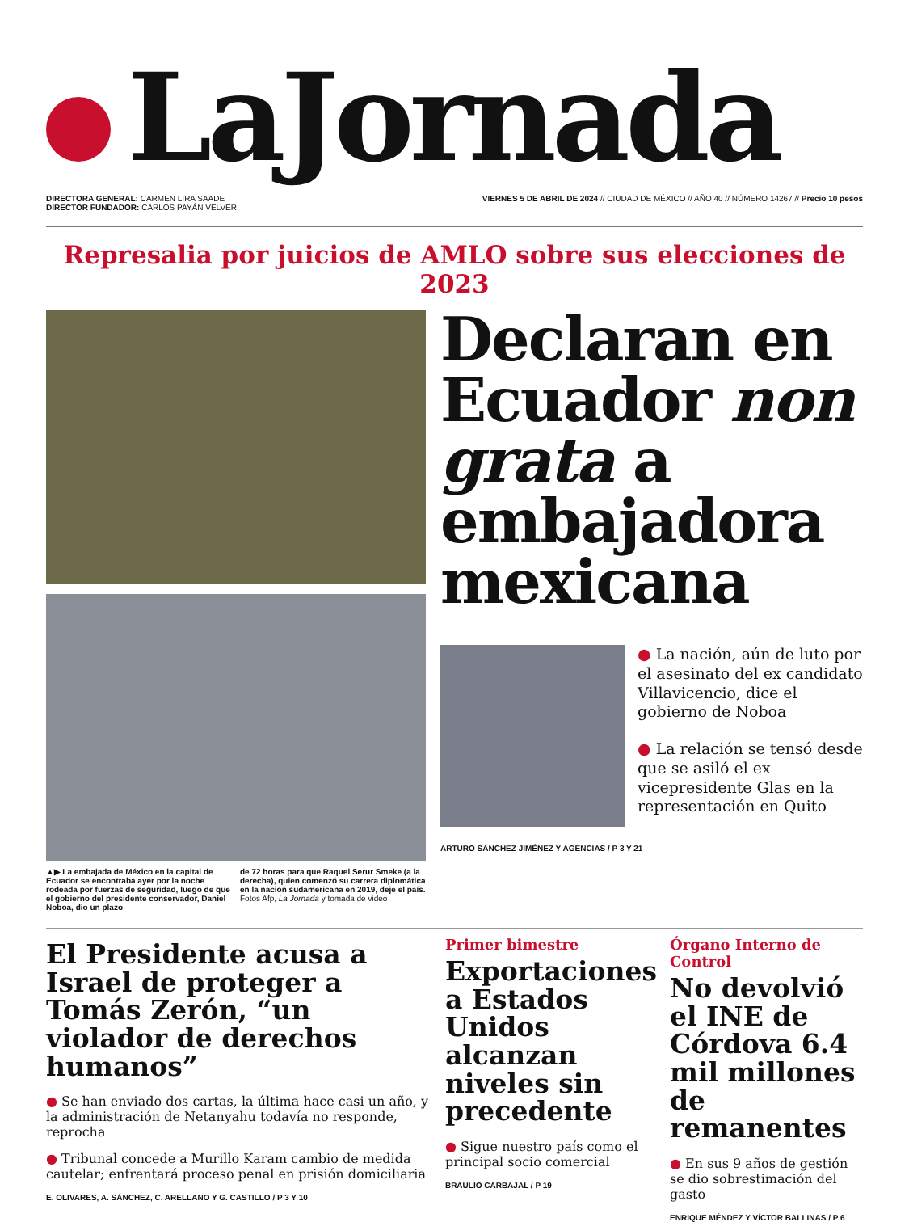LaJornada
DIRECTORA GENERAL: CARMEN LIRA SAADE
DIRECTOR FUNDADOR: CARLOS PAYÁN VELVER
VIERNES 5 DE ABRIL DE 2024 // CIUDAD DE MÉXICO // AÑO 40 // NÚMERO 14267 // Precio 10 pesos
Represalia por juicios de AMLO sobre sus elecciones de 2023
▲▶ La embajada de México en la capital de Ecuador se encontraba ayer por la noche rodeada por fuerzas de seguridad, luego de que el gobierno del presidente conservador, Daniel Noboa, dio un plazo
de 72 horas para que Raquel Serur Smeke (a la derecha), quien comenzó su carrera diplomática en la nación sudamericana en 2019, deje el país. Fotos Afp, La Jornada y tomada de video
Declaran en Ecuador non grata a embajadora mexicana
● La nación, aún de luto por el asesinato del ex candidato Villavicencio, dice el gobierno de Noboa
● La relación se tensó desde que se asiló el ex vicepresidente Glas en la representación en Quito
ARTURO SÁNCHEZ JIMÉNEZ Y AGENCIAS / P 3 Y 21
El Presidente acusa a Israel de proteger a Tomás Zerón, “un violador de derechos humanos”
● Se han enviado dos cartas, la última hace casi un año, y la administración de Netanyahu todavía no responde, reprocha
● Tribunal concede a Murillo Karam cambio de medida cautelar; enfrentará proceso penal en prisión domiciliaria
E. OLIVARES, A. SÁNCHEZ, C. ARELLANO Y G. CASTILLO / P 3 Y 10
Primer bimestre
Exportaciones a Estados Unidos alcanzan niveles sin precedente
● Sigue nuestro país como el principal socio comercial
BRAULIO CARBAJAL / P 19
Órgano Interno de Control
No devolvió el INE de Córdova 6.4 mil millones de remanentes
● En sus 9 años de gestión se dio sobrestimación del gasto
ENRIQUE MÉNDEZ Y VÍCTOR BALLINAS / P 6